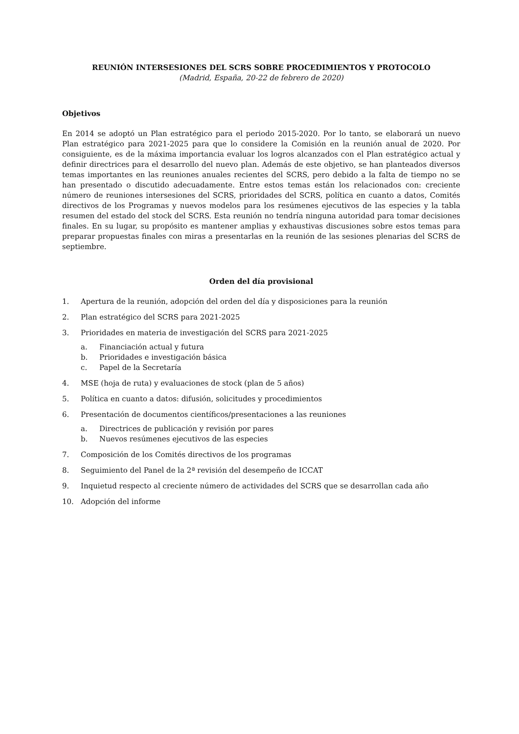REUNIÓN INTERSESIONES DEL SCRS SOBRE PROCEDIMIENTOS Y PROTOCOLO
(Madrid, España, 20-22 de febrero de 2020)
Objetivos
En 2014 se adoptó un Plan estratégico para el periodo 2015-2020. Por lo tanto, se elaborará un nuevo Plan estratégico para 2021-2025 para que lo considere la Comisión en la reunión anual de 2020. Por consiguiente, es de la máxima importancia evaluar los logros alcanzados con el Plan estratégico actual y definir directrices para el desarrollo del nuevo plan. Además de este objetivo, se han planteados diversos temas importantes en las reuniones anuales recientes del SCRS, pero debido a la falta de tiempo no se han presentado o discutido adecuadamente. Entre estos temas están los relacionados con: creciente número de reuniones intersesiones del SCRS, prioridades del SCRS, política en cuanto a datos, Comités directivos de los Programas y nuevos modelos para los resúmenes ejecutivos de las especies y la tabla resumen del estado del stock del SCRS. Esta reunión no tendría ninguna autoridad para tomar decisiones finales. En su lugar, su propósito es mantener amplias y exhaustivas discusiones sobre estos temas para preparar propuestas finales con miras a presentarlas en la reunión de las sesiones plenarias del SCRS de septiembre.
Orden del día provisional
1. Apertura de la reunión, adopción del orden del día y disposiciones para la reunión
2. Plan estratégico del SCRS para 2021-2025
3. Prioridades en materia de investigación del SCRS para 2021-2025
a. Financiación actual y futura
b. Prioridades e investigación básica
c. Papel de la Secretaría
4. MSE (hoja de ruta) y evaluaciones de stock (plan de 5 años)
5. Política en cuanto a datos: difusión, solicitudes y procedimientos
6. Presentación de documentos científicos/presentaciones a las reuniones
a. Directrices de publicación y revisión por pares
b. Nuevos resúmenes ejecutivos de las especies
7. Composición de los Comités directivos de los programas
8. Seguimiento del Panel de la 2ª revisión del desempeño de ICCAT
9. Inquietud respecto al creciente número de actividades del SCRS que se desarrollan cada año
10. Adopción del informe